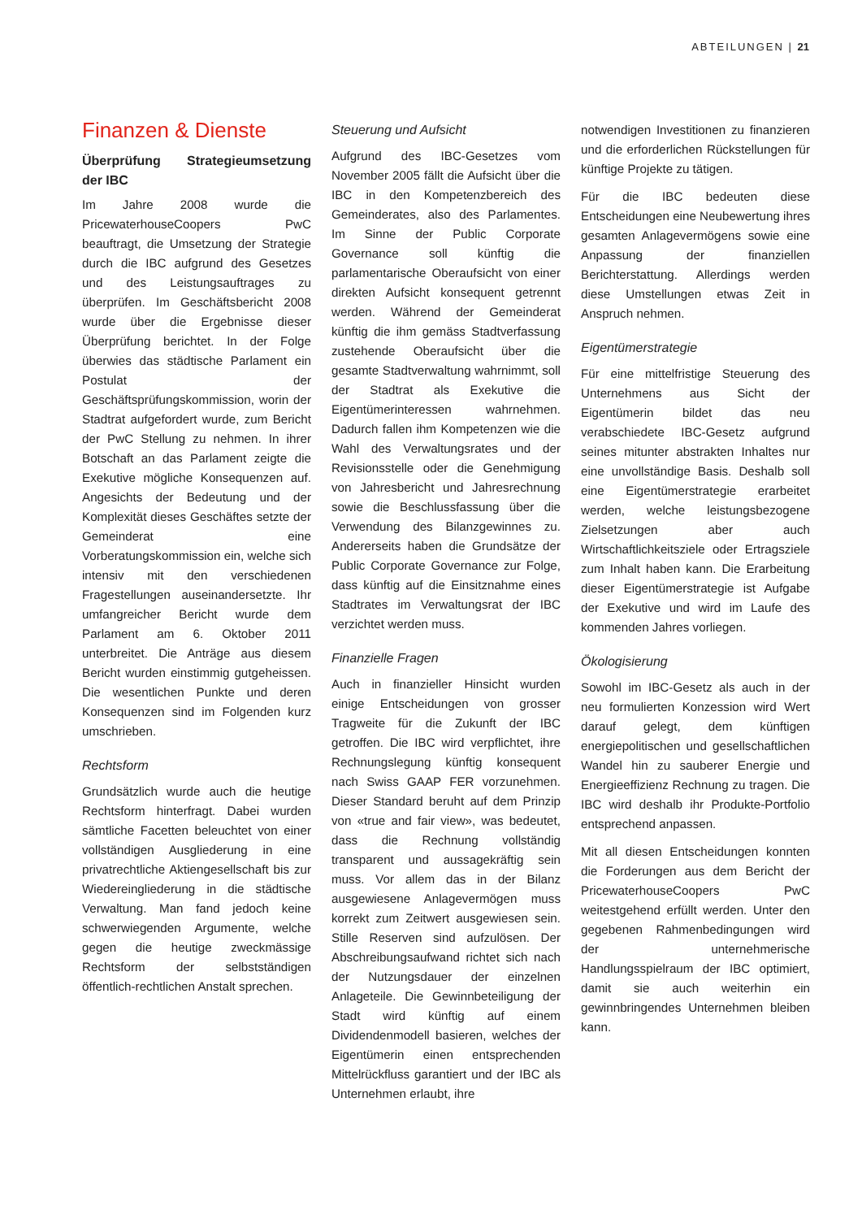ABTEILUNGEN | 21
Finanzen & Dienste
Überprüfung Strategieumsetzung der IBC
Im Jahre 2008 wurde die Pricewaterhouse­Coopers PwC beauftragt, die Umsetzung der Strategie durch die IBC aufgrund des Gesetzes und des Leistungsauftrages zu überprüfen. Im Geschäftsbericht 2008 wurde über die Ergebnisse dieser Überprüfung berichtet. In der Folge überwies das städtische Parlament ein Postulat der Geschäftsprüfungskommission, worin der Stadtrat aufgefordert wurde, zum Bericht der PwC Stellung zu nehmen. In ihrer Botschaft an das Parlament zeigte die Exekutive mögliche Konsequenzen auf. Angesichts der Bedeutung und der Komplexität dieses Geschäftes setzte der Gemeinderat eine Vorberatungskommission ein, welche sich intensiv mit den verschiedenen Fragestellungen auseinandersetzte. Ihr umfangreicher Bericht wurde dem Parlament am 6. Oktober 2011 unterbreitet. Die Anträge aus diesem Bericht wurden einstimmig gutgeheissen. Die wesentlichen Punkte und deren Konsequenzen sind im Folgenden kurz umschrieben.
Rechtsform
Grundsätzlich wurde auch die heutige Rechtsform hinterfragt. Dabei wurden sämtliche Facetten beleuchtet von einer vollständigen Ausgliederung in eine privatrechtliche Aktiengesellschaft bis zur Wiedereingliederung in die städtische Verwaltung. Man fand jedoch keine schwerwiegenden Argumente, welche gegen die heutige zweckmässige Rechtsform der selbstständigen öffentlich-rechtlichen Anstalt sprechen.
Steuerung und Aufsicht
Aufgrund des IBC-Gesetzes vom November 2005 fällt die Aufsicht über die IBC in den Kompetenzbereich des Gemeinderates, also des Parlamentes. Im Sinne der Public Corporate Governance soll künftig die parlamentarische Oberaufsicht von einer direkten Aufsicht konsequent getrennt werden. Während der Gemeinderat künftig die ihm gemäss Stadtverfassung zustehende Oberaufsicht über die gesamte Stadtverwaltung wahrnimmt, soll der Stadtrat als Exekutive die Eigentümerinteressen wahrnehmen. Dadurch fallen ihm Kompetenzen wie die Wahl des Verwaltungsrates und der Revisionsstelle oder die Genehmigung von Jahresbericht und Jahresrechnung sowie die Beschlussfassung über die Verwendung des Bilanzgewinnes zu. Andererseits haben die Grundsätze der Public Corporate Governance zur Folge, dass künftig auf die Einsitznahme eines Stadtrates im Verwaltungsrat der IBC verzichtet werden muss.
Finanzielle Fragen
Auch in finanzieller Hinsicht wurden einige Entscheidungen von grosser Tragweite für die Zukunft der IBC getroffen. Die IBC wird verpflichtet, ihre Rechnungslegung künftig konsequent nach Swiss GAAP FER vorzunehmen. Dieser Standard beruht auf dem Prinzip von «true and fair view», was bedeutet, dass die Rechnung vollständig transparent und aussagekräftig sein muss. Vor allem das in der Bilanz ausgewiesene Anlagevermögen muss korrekt zum Zeitwert ausgewiesen sein. Stille Reserven sind aufzulösen. Der Abschreibungsaufwand richtet sich nach der Nutzungsdauer der einzelnen Anlageteile. Die Gewinnbeteiligung der Stadt wird künftig auf einem Dividendenmodell basieren, welches der Eigentümerin einen entsprechenden Mittelrückfluss garantiert und der IBC als Unternehmen erlaubt, ihre
notwendigen Investitionen zu finanzieren und die erforderlichen Rückstellungen für künftige Projekte zu tätigen.
Für die IBC bedeuten diese Entscheidungen eine Neubewertung ihres gesamten Anlagevermögens sowie eine Anpassung der finanziellen Berichterstattung. Allerdings werden diese Umstellungen etwas Zeit in Anspruch nehmen.
Eigentümerstrategie
Für eine mittelfristige Steuerung des Unternehmens aus Sicht der Eigentümerin bildet das neu verabschiedete IBC-Gesetz aufgrund seines mitunter abstrakten Inhaltes nur eine unvollständige Basis. Deshalb soll eine Eigentümerstrategie erarbeitet werden, welche leistungsbezogene Zielsetzungen aber auch Wirtschaftlichkeitsziele oder Ertragsziele zum Inhalt haben kann. Die Erarbeitung dieser Eigentümerstrategie ist Aufgabe der Exekutive und wird im Laufe des kommenden Jahres vorliegen.
Ökologisierung
Sowohl im IBC-Gesetz als auch in der neu formulierten Konzession wird Wert darauf gelegt, dem künftigen energiepolitischen und gesellschaftlichen Wandel hin zu sauberer Energie und Energieeffizienz Rechnung zu tragen. Die IBC wird deshalb ihr Produkte-Portfolio entsprechend anpassen.
Mit all diesen Entscheidungen konnten die Forderungen aus dem Bericht der PricewaterhouseCoopers PwC weitestgehend erfüllt werden. Unter den gegebenen Rahmenbedingungen wird der unternehmerische Handlungsspielraum der IBC optimiert, damit sie auch weiterhin ein gewinnbringendes Unternehmen bleiben kann.